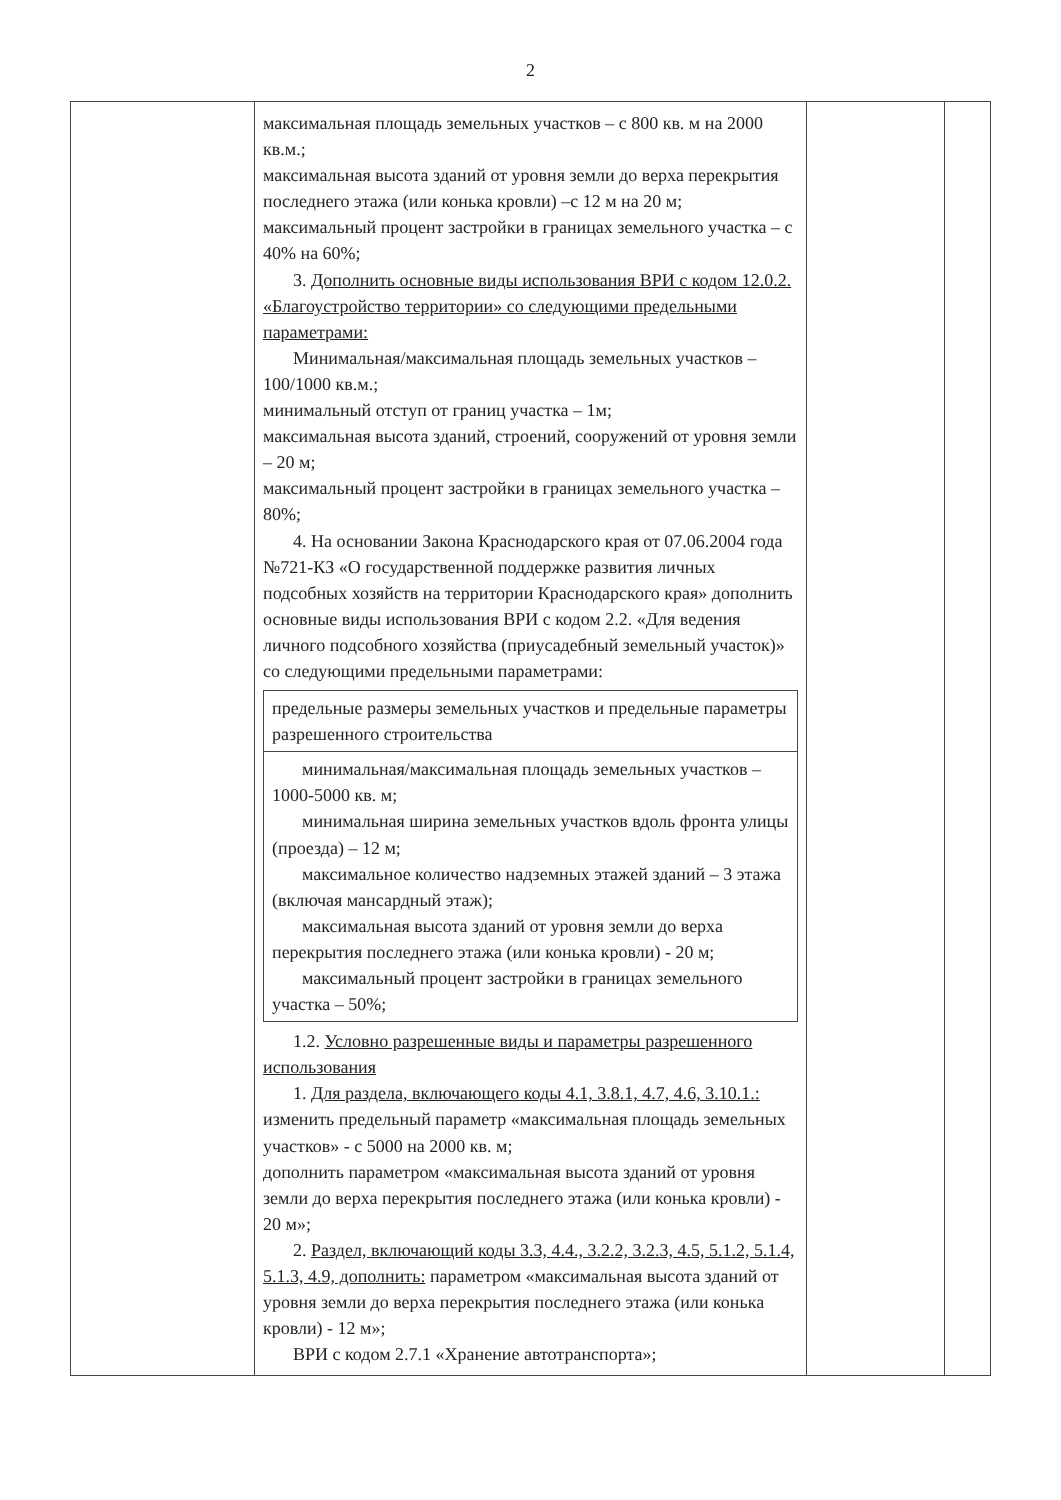2
| | максимальная площадь земельных участков – с 800 кв. м на 2000 кв.м.; максимальная высота зданий от уровня земли до верха перекрытия последнего этажа (или конька кровли) –с 12 м на 20 м; максимальный процент застройки в границах земельного участка – с 40% на 60%; 3. Дополнить основные виды использования ВРИ с кодом 12.0.2. «Благоустройство территории» со следующими предельными параметрами: Минимальная/максимальная площадь земельных участков – 100/1000 кв.м.; минимальный отступ от границ участка – 1м; максимальная высота зданий, строений, сооружений от уровня земли – 20 м; максимальный процент застройки в границах земельного участка – 80%; 4. На основании Закона Краснодарского края от 07.06.2004 года №721-КЗ «О государственной поддержке развития личных подсобных хозяйств на территории Краснодарского края» дополнить основные виды использования ВРИ с кодом 2.2. «Для ведения личного подсобного хозяйства (приусадебный земельный участок)» со следующими предельными параметрами: / предельные размеры земельных участков и предельные параметры разрешенного строительства / / минимальная/максимальная площадь земельных участков – 1000-5000 кв. м; минимальная ширина земельных участков вдоль фронта улицы (проезда) – 12 м; максимальное количество надземных этажей зданий – 3 этажа (включая мансардный этаж); максимальная высота зданий от уровня земли до верха перекрытия последнего этажа (или конька кровли) - 20 м; максимальный процент застройки в границах земельного участка – 50%; / 1.2. Условно разрешенные виды и параметры разрешенного использования 1. Для раздела, включающего коды 4.1, 3.8.1, 4.7, 4.6, 3.10.1.: изменить предельный параметр «максимальная площадь земельных участков» - с 5000 на 2000 кв. м; дополнить параметром «максимальная высота зданий от уровня земли до верха перекрытия последнего этажа (или конька кровли) - 20 м»; 2. Раздел, включающий коды 3.3, 4.4., 3.2.2, 3.2.3, 4.5, 5.1.2, 5.1.4, 5.1.3, 4.9, дополнить: параметром «максимальная высота зданий от уровня земли до верха перекрытия последнего этажа (или конька кровли) - 12 м»; ВРИ с кодом 2.7.1 «Хранение автотранспорта»; | | |